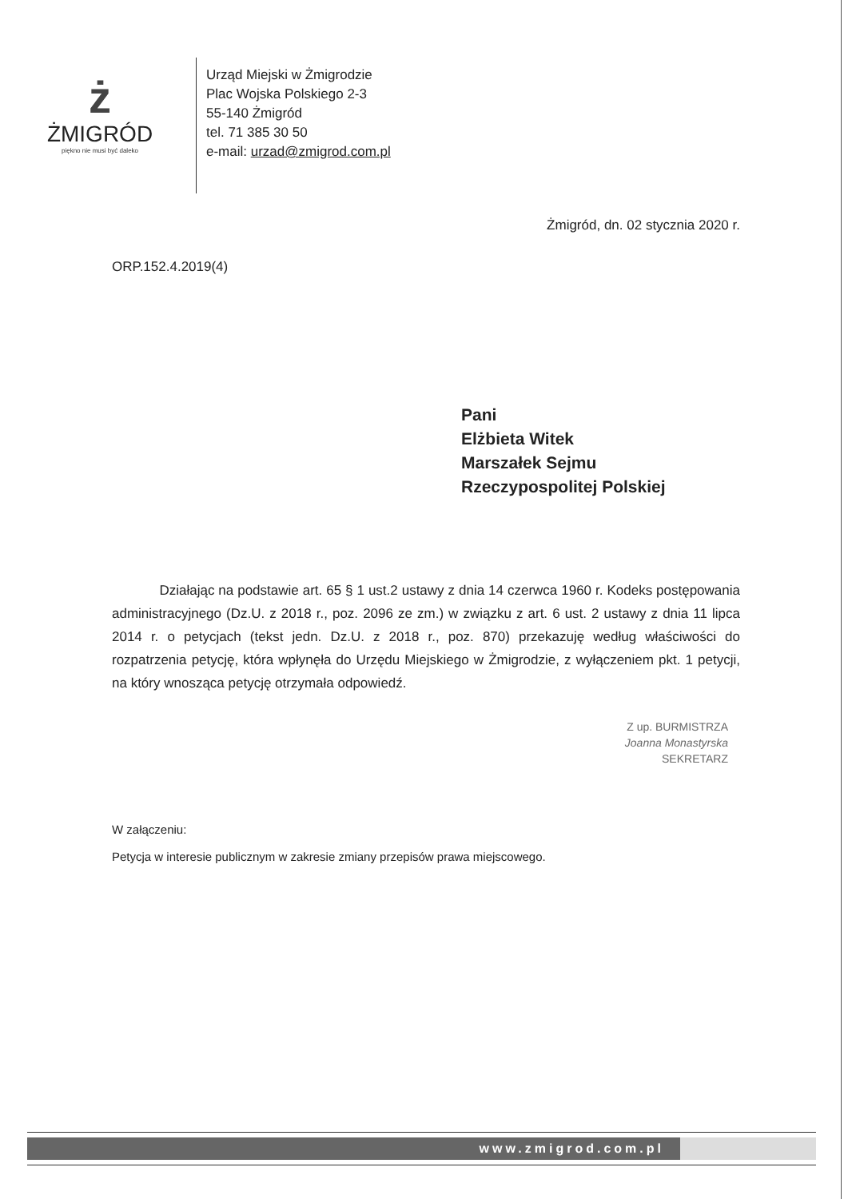ż
ŻMIGRÓD
piękno nie musi być daleko
Urząd Miejski w Żmigrodzie
Plac Wojska Polskiego 2-3
55-140 Żmigród
tel. 71 385 30 50
e-mail: urzad@zmigrod.com.pl
Żmigród, dn. 02 stycznia 2020 r.
ORP.152.4.2019(4)
Pani
Elżbieta Witek
Marszałek Sejmu
Rzeczypospolitej Polskiej
Działając na podstawie art. 65 § 1 ust.2 ustawy z dnia 14 czerwca 1960 r. Kodeks postępowania administracyjnego (Dz.U. z 2018 r., poz. 2096 ze zm.) w związku z art. 6 ust. 2 ustawy z dnia 11 lipca 2014 r. o petycjach (tekst jedn. Dz.U. z 2018 r., poz. 870) przekazuję według właściwości do rozpatrzenia petycję, która wpłynęła do Urzędu Miejskiego w Żmigrodzie, z wyłączeniem pkt. 1 petycji, na który wnosząca petycję otrzymała odpowiedź.
Z up. BURMISTRZA
Joanna Monastyrska
SEKRETARZ
W załączeniu:
Petycja w interesie publicznym w zakresie zmiany przepisów prawa miejscowego.
www.zmigrod.com.pl